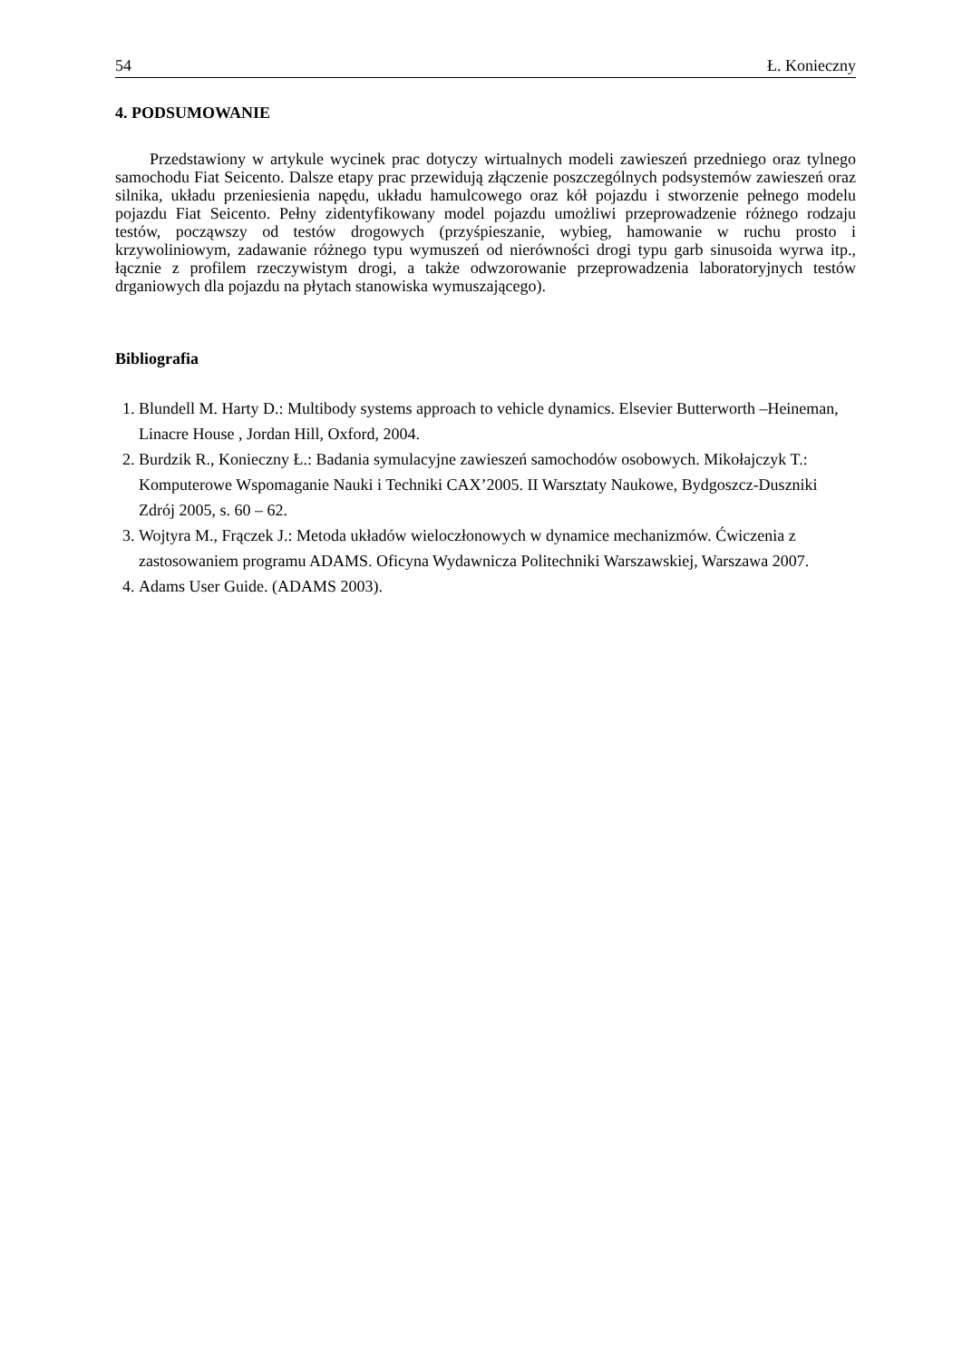54 Ł. Konieczny
4. PODSUMOWANIE
Przedstawiony w artykule wycinek prac dotyczy wirtualnych modeli zawieszeń przedniego oraz tylnego samochodu Fiat Seicento. Dalsze etapy prac przewidują złączenie poszczególnych podsystemów zawieszeń oraz silnika, układu przeniesienia napędu, układu hamulcowego oraz kół pojazdu i stworzenie pełnego modelu pojazdu Fiat Seicento. Pełny zidentyfikowany model pojazdu umożliwi przeprowadzenie różnego rodzaju testów, począwszy od testów drogowych (przyśpieszanie, wybieg, hamowanie w ruchu prosto i krzywoliniowym, zadawanie różnego typu wymuszeń od nierówności drogi typu garb sinusoida wyrwa itp., łącznie z profilem rzeczywistym drogi, a także odwzorowanie przeprowadzenia laboratoryjnych testów drganiowych dla pojazdu na płytach stanowiska wymuszającego).
Bibliografia
1. Blundell M. Harty D.: Multibody systems approach to vehicle dynamics. Elsevier Butterworth –Heineman, Linacre House , Jordan Hill, Oxford, 2004.
2. Burdzik R., Konieczny Ł.: Badania symulacyjne zawieszeń samochodów osobowych. Mikołajczyk T.: Komputerowe Wspomaganie Nauki i Techniki CAX’2005. II Warsztaty Naukowe, Bydgoszcz-Duszniki Zdrój 2005, s. 60 – 62.
3. Wojtyra M., Frączek J.: Metoda układów wieloczłonowych w dynamice mechanizmów. Ćwiczenia z zastosowaniem programu ADAMS. Oficyna Wydawnicza Politechniki Warszawskiej, Warszawa 2007.
4. Adams User Guide. (ADAMS 2003).